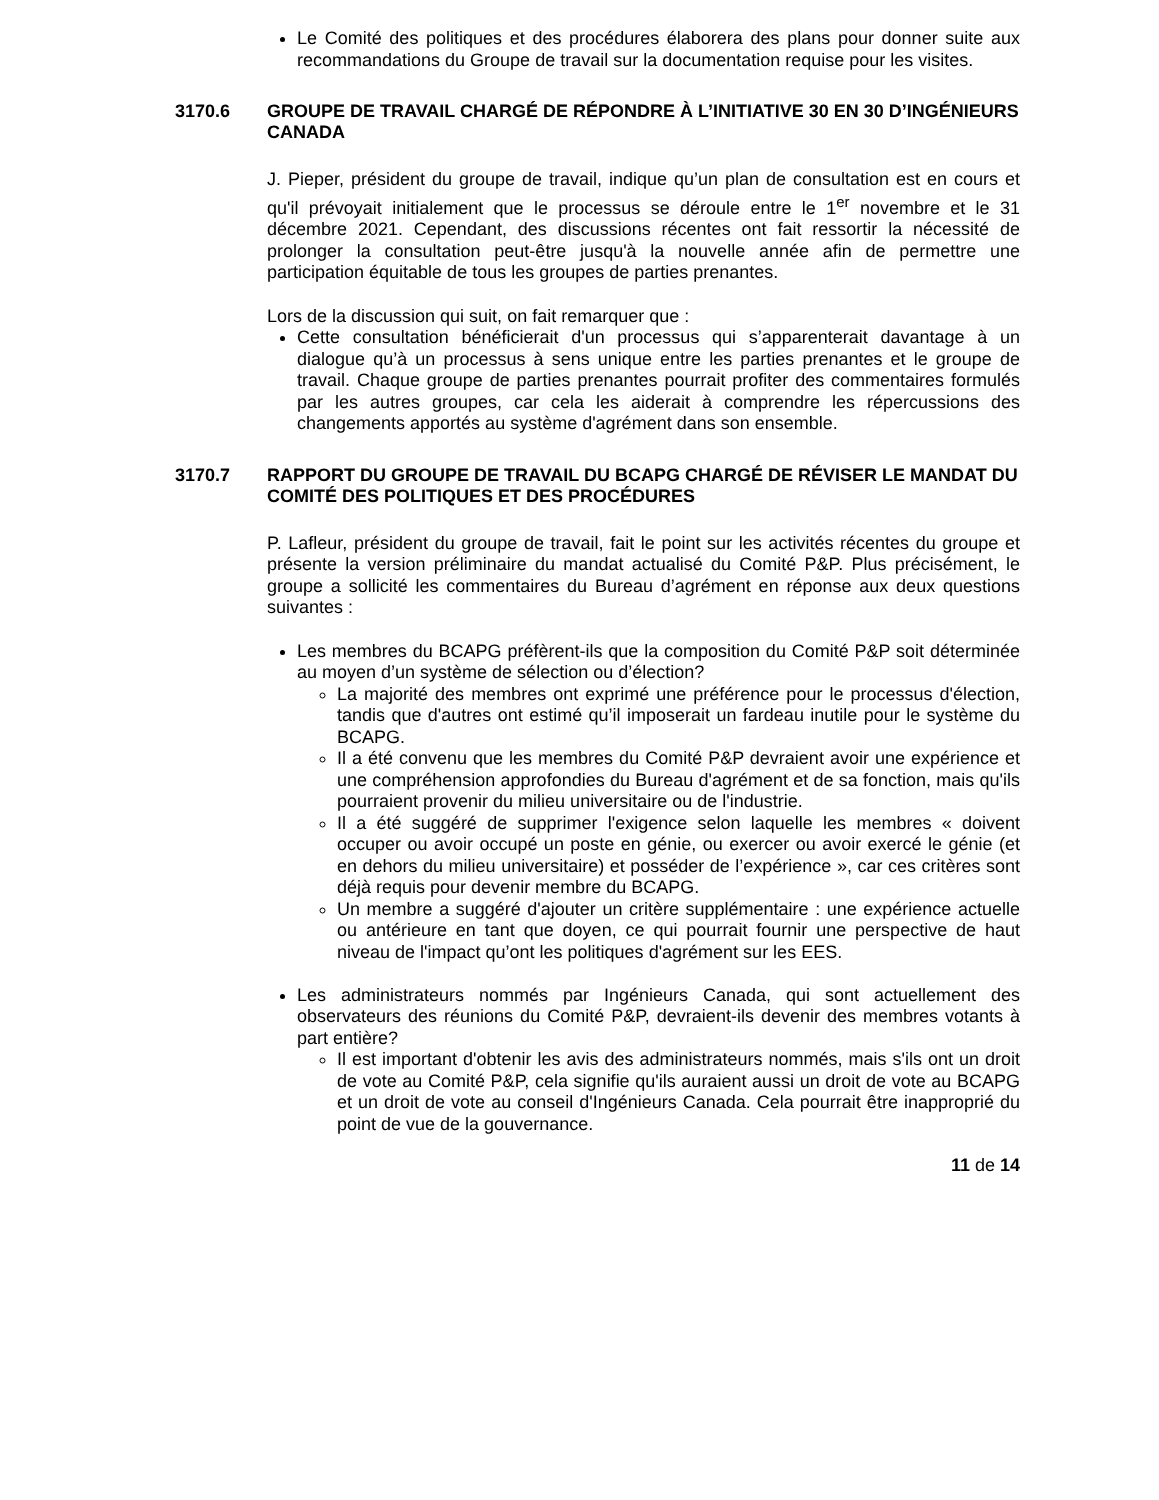Le Comité des politiques et des procédures élaborera des plans pour donner suite aux recommandations du Groupe de travail sur la documentation requise pour les visites.
3170.6 GROUPE DE TRAVAIL CHARGÉ DE RÉPONDRE À L’INITIATIVE 30 EN 30 D’INGÉNIEURS CANADA
J. Pieper, président du groupe de travail, indique qu’un plan de consultation est en cours et qu'il prévoyait initialement que le processus se déroule entre le 1<sup>er</sup> novembre et le 31 décembre 2021. Cependant, des discussions récentes ont fait ressortir la nécessité de prolonger la consultation peut-être jusqu'à la nouvelle année afin de permettre une participation équitable de tous les groupes de parties prenantes.
Lors de la discussion qui suit, on fait remarquer que :
Cette consultation bénéficierait d'un processus qui s’apparenterait davantage à un dialogue qu’à un processus à sens unique entre les parties prenantes et le groupe de travail. Chaque groupe de parties prenantes pourrait profiter des commentaires formulés par les autres groupes, car cela les aiderait à comprendre les répercussions des changements apportés au système d'agrément dans son ensemble.
3170.7 RAPPORT DU GROUPE DE TRAVAIL DU BCAPG CHARGÉ DE RÉVISER LE MANDAT DU COMITÉ DES POLITIQUES ET DES PROCÉDURES
P. Lafleur, président du groupe de travail, fait le point sur les activités récentes du groupe et présente la version préliminaire du mandat actualisé du Comité P&P. Plus précisément, le groupe a sollicité les commentaires du Bureau d’agrément en réponse aux deux questions suivantes :
Les membres du BCAPG préfèrent-ils que la composition du Comité P&P soit déterminée au moyen d’un système de sélection ou d’élection?
La majorité des membres ont exprimé une préférence pour le processus d'élection, tandis que d'autres ont estimé qu’il imposerait un fardeau inutile pour le système du BCAPG.
Il a été convenu que les membres du Comité P&P devraient avoir une expérience et une compréhension approfondies du Bureau d'agrément et de sa fonction, mais qu'ils pourraient provenir du milieu universitaire ou de l'industrie.
Il a été suggéré de supprimer l'exigence selon laquelle les membres « doivent occuper ou avoir occupé un poste en génie, ou exercer ou avoir exercé le génie (et en dehors du milieu universitaire) et posséder de l’expérience », car ces critères sont déjà requis pour devenir membre du BCAPG.
Un membre a suggéré d'ajouter un critère supplémentaire : une expérience actuelle ou antérieure en tant que doyen, ce qui pourrait fournir une perspective de haut niveau de l'impact qu’ont les politiques d'agrément sur les EES.
Les administrateurs nommés par Ingénieurs Canada, qui sont actuellement des observateurs des réunions du Comité P&P, devraient-ils devenir des membres votants à part entière?
Il est important d'obtenir les avis des administrateurs nommés, mais s'ils ont un droit de vote au Comité P&P, cela signifie qu'ils auraient aussi un droit de vote au BCAPG et un droit de vote au conseil d'Ingénieurs Canada. Cela pourrait être inapproprié du point de vue de la gouvernance.
11 de 14